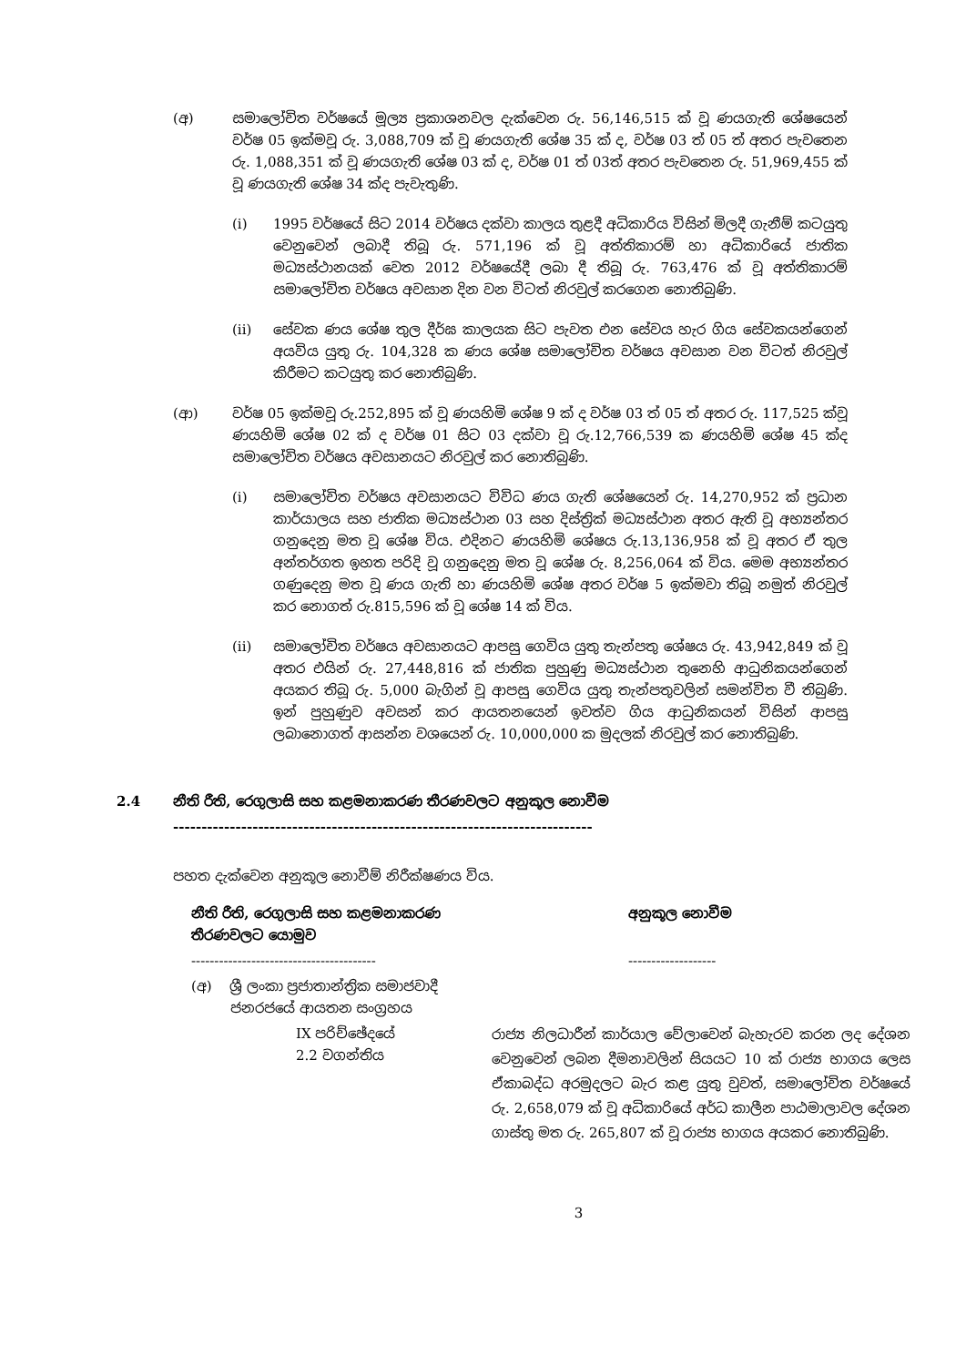(අ) සමාලෝචිත වර්ෂයේ මූල්‍ය ප්‍රකාශනවල දැක්වෙන රු. 56,146,515 ක් වූ ණයගැති ශේෂයෙන් වර්ෂ 05 ඉක්මවූ රු. 3,088,709 ක් වූ ණයගැති ශේෂ 35 ක් ද, වර්ෂ 03 ත් 05 ත් අතර පැවතෙන රු. 1,088,351 ක් වූ ණයගැති ශේෂ 03 ක් ද, වර්ෂ 01 ත් 03ත් අතර පැවතෙන රු. 51,969,455 ක් වූ ණයගැති ශේෂ 34 ක්ද පැවැතුණි.
(i) 1995 වර්ෂයේ සිට 2014 වර්ෂය දක්වා කාලය තුළදී අධිකාරිය විසින් මිලදී ගැනීම් කටයුතු වෙනුවෙන් ලබාදී තිබූ රු. 571,196 ක් වූ අත්තිකාරම් හා අධිකාරියේ ජාතික මධ්‍යස්ථානයක් වෙත 2012 වර්ෂයේදී ලබා දී තිබූ රු. 763,476 ක් වූ අත්තිකාරම් සමාලෝචිත වර්ෂය අවසාන දින වන විටත් නිරවුල් කරගෙන නොතිබුණි.
(ii) සේවක ණය ශේෂ තුල දීර්ඝ කාලයක සිට පැවත එන සේවය හැර ගිය සේවකයන්ගෙන් අයවිය යුතු රු. 104,328 ක ණය ශේෂ සමාලෝචිත වර්ෂය අවසාන වන විටත් නිරවුල් කිරීමට කටයුතු කර නොතිබුණි.
(ආ) වර්ෂ 05 ඉක්මවූ රු.252,895 ක් වූ ණයහිමි ශේෂ 9 ක් ද වර්ෂ 03 ත් 05 ත් අතර රු. 117,525 ක්වූ ණයහිමි ශේෂ 02 ක් ද වර්ෂ 01 සිට 03 දක්වා වූ රු.12,766,539 ක ණයහිමි ශේෂ 45 ක්ද සමාලෝචිත වර්ෂය අවසානයට නිරවුල් කර නොතිබුණි.
(i) සමාලෝචිත වර්ෂය අවසානයට විවිධ ණය ගැති ශේෂයෙන් රු. 14,270,952 ක් ප්‍රධාන කාර්යාලය සහ ජාතික මධ්‍යස්ථාන 03 සහ දිස්ත්‍රික් මධ්‍යස්ථාන අතර ඇති වූ අභ්‍යන්තර ගනුදෙනු මත වූ ශේෂ විය. එදිනට ණයහිමි ශේෂය රු.13,136,958 ක් වූ අතර ඒ තුල අන්තර්ගත ඉහත පරිදි වූ ගනුදෙනු මත වූ ශේෂ රු. 8,256,064 ක් විය. මෙම අභ්‍යන්තර ගණුදෙනු මත වූ ණය ගැති හා ණයහිමි ශේෂ අතර වර්ෂ 5 ඉක්මවා තිබූ නමුත් නිරවුල් කර නොගත් රු.815,596 ක් වූ ශේෂ 14 ක් විය.
(ii) සමාලෝචිත වර්ෂය අවසානයට ආපසු ගෙවිය යුතු තැන්පතු ශේෂය රු. 43,942,849 ක් වූ අතර එයින් රු. 27,448,816 ක් ජාතික පුහුණු මධ්‍යස්ථාන තුනෙහි ආධුනිකයන්ගෙන් අයකර තිබූ රු. 5,000 බැගින් වූ ආපසු ගෙවිය යුතු තැන්පතුවලින් සමන්විත වී තිබුණි. ඉන් පුහුණුව අවසන් කර ආයතනයෙන් ඉවත්ව ගිය ආධුනිකයන් විසින් ආපසු ලබානොගත් ආසන්න වශයෙන් රු. 10,000,000 ක මුදලක් නිරවුල් කර නොතිබුණි.
2.4 නීති රීති, රෙගුලාසි සහ කළමනාකරණ තීරණවලට අනුකූල නොවීම
--------------------------------------------------------------------------
පහත දැක්වෙන අනුකූල නොවීම් නිරීක්ෂණය විය.
| නීති රීති, රෙගුලාසි සහ කළමනාකරණ තීරණවලට යොමුව | අනුකූල නොවීම |
| --- | --- |
| ---------------------------------------- | ------------------- |
| (අ) ශ්‍රී ලංකා ප්‍රජාතාන්ත්‍රික සමාජවාදී ජනරජයේ ආයතන සංග්‍රහය | |
| IX පරිච්ඡේදයේ 2.2 වගන්තිය | රාජ්‍ය නිලධාරීන් කාර්යාල වේලාවෙන් බැහැරව කරන ලද දේශන වෙනුවෙන් ලබන දීමනාවලින් සියයට 10 ක් රාජ්‍ය භාගය ලෙස ඒකාබද්ධ අරමුදලට බැර කළ යුතු වුවත්, සමාලෝචිත වර්ෂයේ රු. 2,658,079 ක් වූ අධිකාරියේ අර්ධ කාලීන පාඨමාලාවල දේශන ගාස්තු මත රු. 265,807 ක් වූ රාජ්‍ය භාගය අයකර නොතිබුණි. |
3